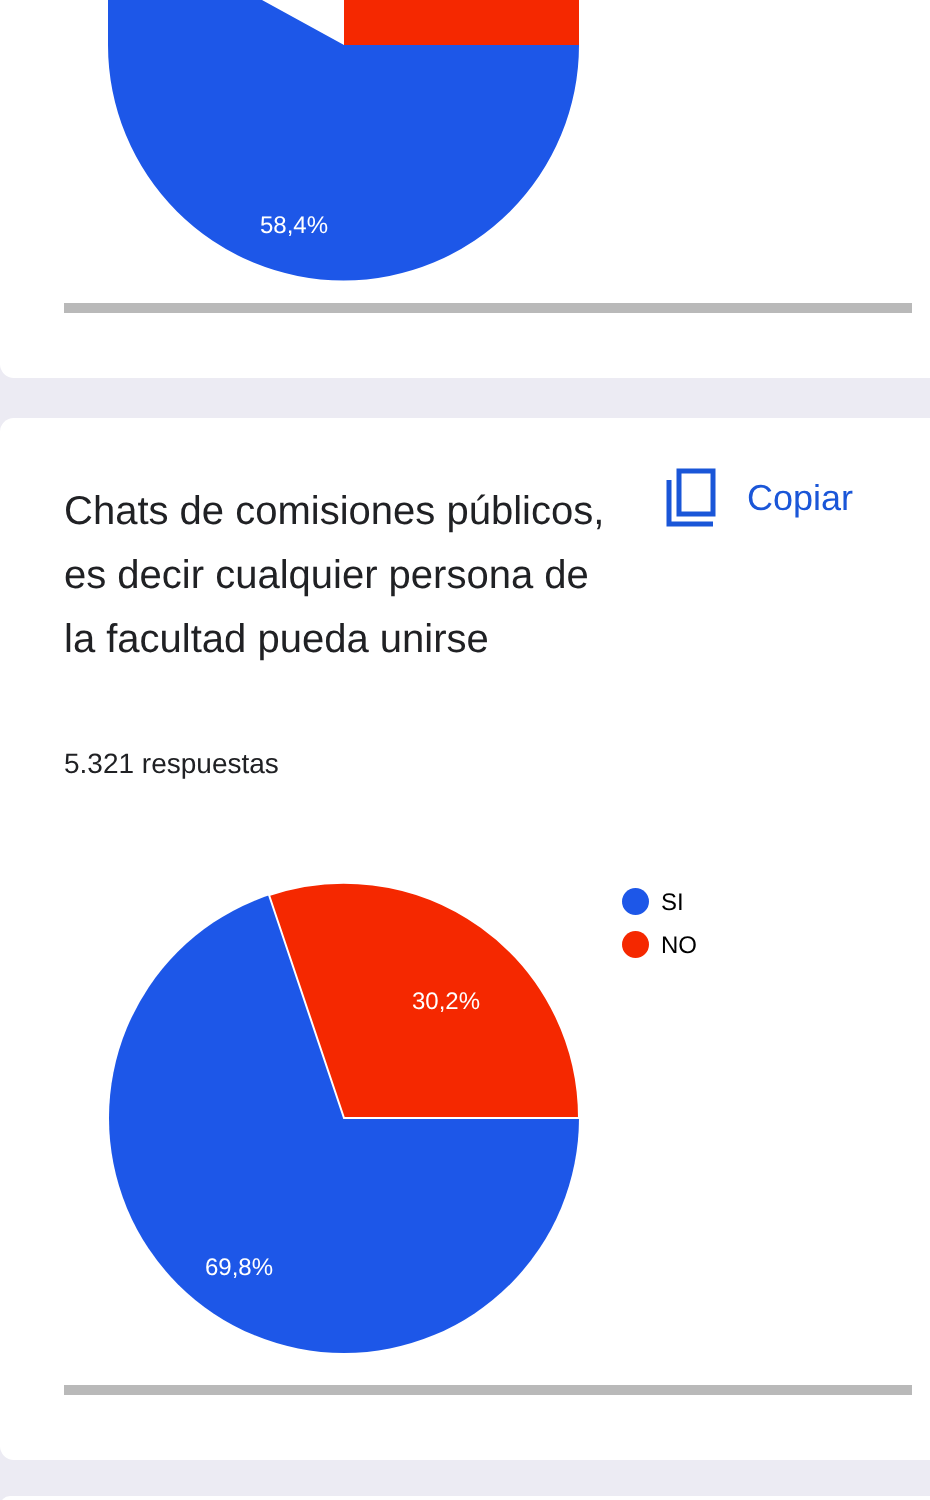58,4%
Chats de comisiones públicos, es decir cualquier persona de la facultad pueda unirse
Copiar
5.321 respuestas
30,2%
69,8%
SI
NO